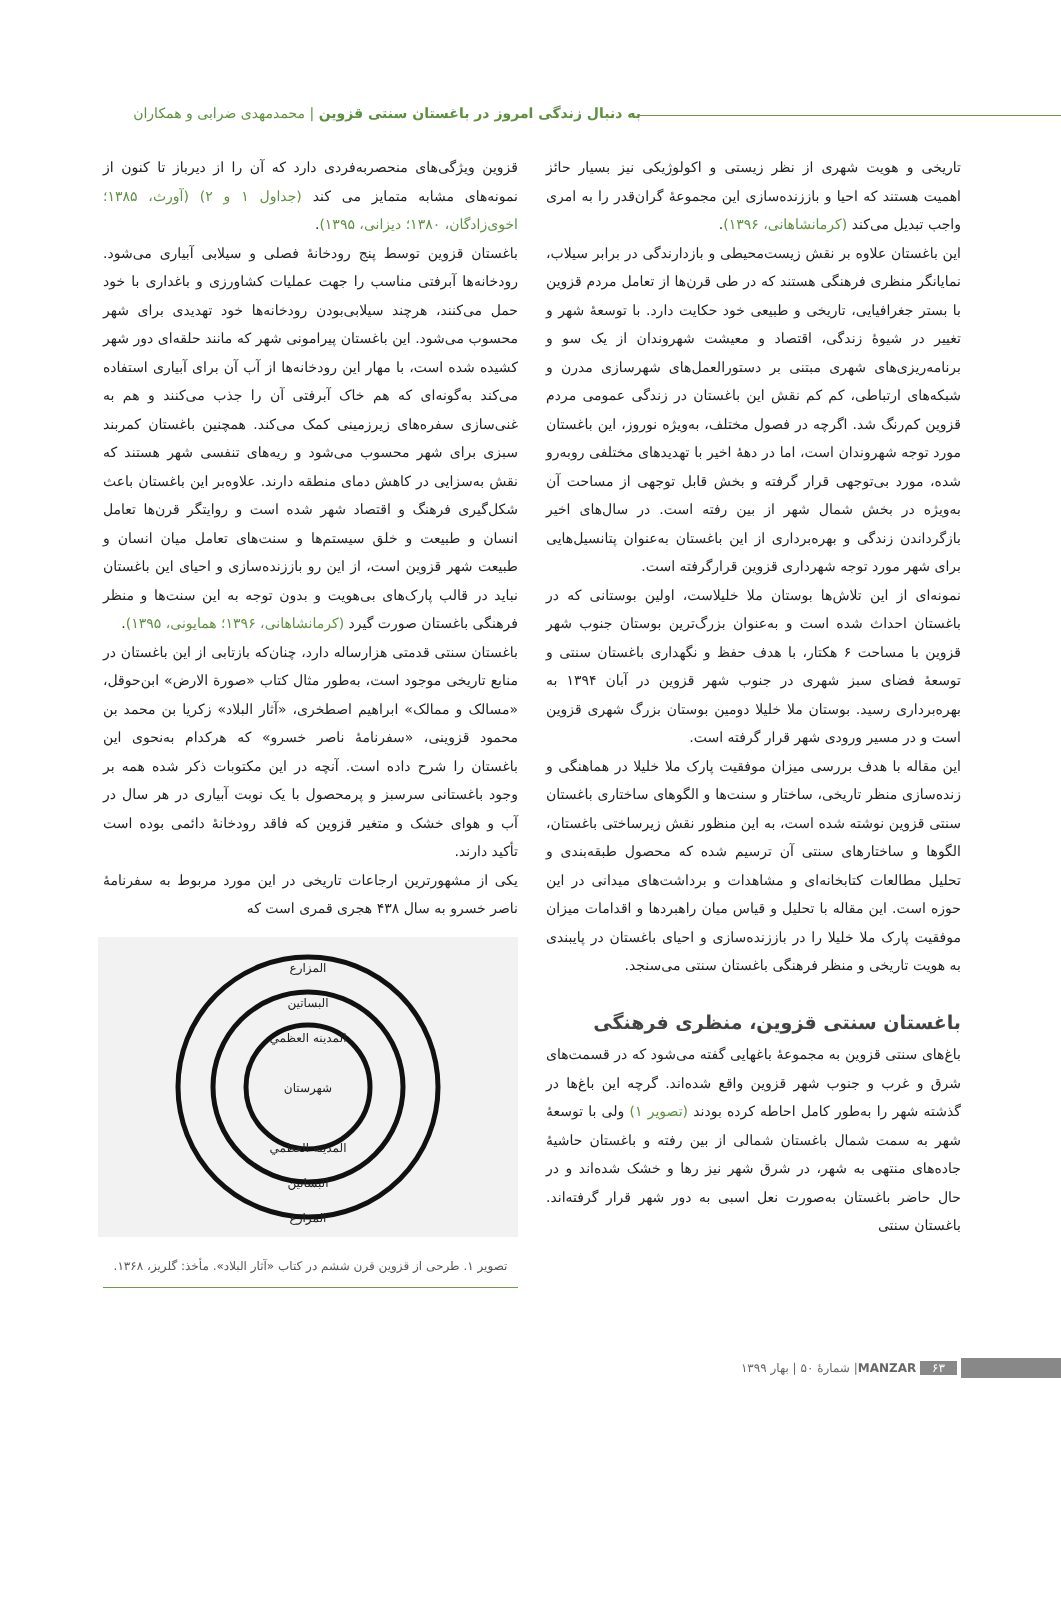به دنبال زندگی امروز در باغستان سنتی قزوین | محمدمهدی ضرابی و همکاران
تاریخی و هویت شهری از نظر زیستی و اکولوژیکی نیز بسیار حائز اهمیت هستند که احیا و باززنده‌سازی این مجموعهٔ گران‌قدر را به امری واجب تبدیل می‌کند (کرمانشاهانی، ۱۳۹۶).
این باغستان علاوه بر نقش زیست‌محیطی و بازدارندگی در برابر سیلاب، نمایانگر منظری فرهنگی هستند که در طی قرن‌ها از تعامل مردم قزوین با بستر جغرافیایی، تاریخی و طبیعی خود حکایت دارد. با توسعهٔ شهر و تغییر در شیوهٔ زندگی، اقتصاد و معیشت شهروندان از یک سو و برنامه‌ریزی‌های شهری مبتنی بر دستورالعمل‌های شهرسازی مدرن و شبکه‌های ارتباطی، کم کم نقش این باغستان در زندگی عمومی مردم قزوین کم‌رنگ شد. اگرچه در فصول مختلف، به‌ویژه نوروز، این باغستان مورد توجه شهروندان است، اما در دههٔ اخیر با تهدیدهای مختلفی روبه‌رو شده، مورد بی‌توجهی قرار گرفته و بخش قابل توجهی از مساحت آن به‌ویژه در بخش شمال شهر از بین رفته است. در سال‌های اخیر بازگرداندن زندگی و بهره‌برداری از این باغستان به‌عنوان پتانسیل‌هایی برای شهر مورد توجه شهرداری قزوین قرارگرفته است.
نمونه‌ای از این تلاش‌ها بوستان ملا خلیلاست، اولین بوستانی که در باغستان احداث شده است و به‌عنوان بزرگ‌ترین بوستان جنوب شهر قزوین با مساحت ۶ هکتار، با هدف حفظ و نگهداری باغستان سنتی و توسعهٔ فضای سبز شهری در جنوب شهر قزوین در آبان ۱۳۹۴ به بهره‌برداری رسید. بوستان ملا خلیلا دومین بوستان بزرگ شهری قزوین است و در مسیر ورودی شهر قرار گرفته است.
این مقاله با هدف بررسی میزان موفقیت پارک ملا خلیلا در هماهنگی و زنده‌سازی منظر تاریخی، ساختار و سنت‌ها و الگوهای ساختاری باغستان سنتی قزوین نوشته شده است، به این منظور نقش زیرساختی باغستان، الگوها و ساختارهای سنتی آن ترسیم شده که محصول طبقه‌بندی و تحلیل مطالعات کتابخانه‌ای و مشاهدات و برداشت‌های میدانی در این حوزه است. این مقاله با تحلیل و قیاس میان راهبردها و اقدامات میزان موفقیت پارک ملا خلیلا را در باززنده‌سازی و احیای باغستان در پایبندی به هویت تاریخی و منظر فرهنگی باغستان سنتی می‌سنجد.
باغستان سنتی قزوین، منظری فرهنگی
باغ‌های سنتی قزوین به مجموعهٔ باغهایی گفته می‌شود که در قسمت‌های شرق و غرب و جنوب شهر قزوین واقع شده‌اند. گرچه این باغ‌ها در گذشته شهر را به‌طور کامل احاطه کرده بودند (تصویر ۱) ولی با توسعهٔ شهر به سمت شمال باغستان شمالی از بین رفته و باغستان حاشیهٔ جاده‌های منتهی به شهر، در شرق شهر نیز رها و خشک شده‌اند و در حال حاضر باغستان به‌صورت نعل اسبی به دور شهر قرار گرفته‌اند. باغستان سنتی
قزوین ویژگی‌های منحصربه‌فردی دارد که آن را از دیرباز تا کنون از نمونه‌های مشابه متمایز می کند (جداول ۱ و ۲) (آورث، ۱۳۸۵؛ اخوی‌زادگان، ۱۳۸۰؛ دیزانی، ۱۳۹۵).
باغستان قزوین توسط پنج رودخانهٔ فصلی و سیلابی آبیاری می‌شود. رودخانه‌ها آبرفتی مناسب را جهت عملیات کشاورزی و باغداری با خود حمل می‌کنند، هرچند سیلابی‌بودن رودخانه‌ها خود تهدیدی برای شهر محسوب می‌شود. این باغستان پیرامونی شهر که مانند حلقه‌ای دور شهر کشیده شده است، با مهار این رودخانه‌ها از آب آن برای آبیاری استفاده می‌کند به‌گونه‌ای که هم خاک آبرفتی آن را جذب می‌کنند و هم به غنی‌سازی سفره‌های زیرزمینی کمک می‌کند. همچنین باغستان کمربند سبزی برای شهر محسوب می‌شود و ریه‌های تنفسی شهر هستند که نقش به‌سزایی در کاهش دمای منطقه دارند. علاوه‌بر این باغستان باعث شکل‌گیری فرهنگ و اقتصاد شهر شده است و روایتگر قرن‌ها تعامل انسان و طبیعت و خلق سیستم‌ها و سنت‌های تعامل میان انسان و طبیعت شهر قزوین است، از این رو باززنده‌سازی و احیای این باغستان نباید در قالب پارک‌های بی‌هویت و بدون توجه به این سنت‌ها و منظر فرهنگی باغستان صورت گیرد (کرمانشاهانی، ۱۳۹۶؛ همایونی، ۱۳۹۵).
باغستان سنتی قدمتی هزارساله دارد، چنان‌که بازتابی از این باغستان در منابع تاریخی موجود است، به‌طور مثال کتاب «صورة الارض» ابن‌حوقل، «مسالک و ممالک» ابراهیم اصطخری، «آثار البلاد» زکریا بن محمد بن محمود قزوینی، «سفرنامهٔ ناصر خسرو» که هرکدام به‌نحوی این باغستان را شرح داده است. آنچه در این مکتوبات ذکر شده همه بر وجود باغستانی سرسبز و پرمحصول با یک نوبت آبیاری در هر سال در آب و هوای خشک و متغیر قزوین که فاقد رودخانهٔ دائمی بوده است تأکید دارند.
یکی از مشهورترین ارجاعات تاریخی در این مورد مربوط به سفرنامهٔ ناصر خسرو به سال ۴۳۸ هجری قمری است که
المزارع
البساتين
المدينه العظمي
شهرستان
المدينه العظمي
البساتين
المزارع
تصویر ۱. طرحی از قزوین قرن ششم در کتاب «آثار البلاد». مأخذ: گلریز، ۱۳۶۸.
۶۳ MANZAR | شمارهٔ ۵۰ | بهار ۱۳۹۹